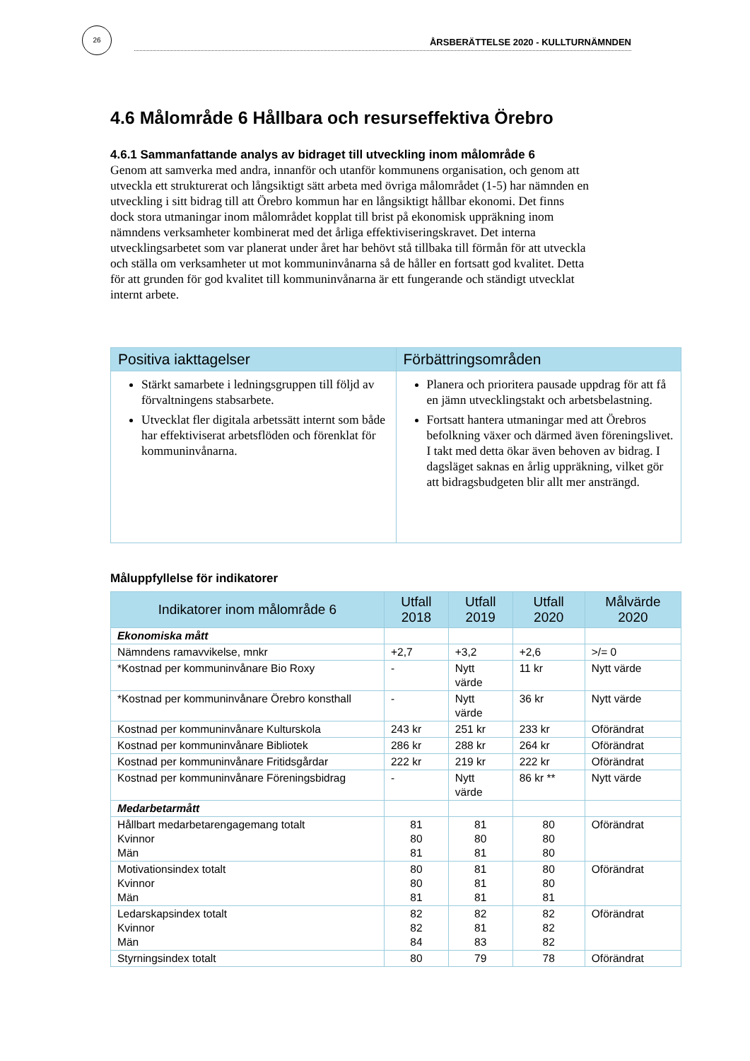26
ÅRSBERÄTTELSE 2020 - KULLTURNÄMNDEN
4.6 Målområde 6 Hållbara och resurseffektiva Örebro
4.6.1 Sammanfattande analys av bidraget till utveckling inom målområde 6
Genom att samverka med andra, innanför och utanför kommunens organisation, och genom att utveckla ett strukturerat och långsiktigt sätt arbeta med övriga målområdet (1-5) har nämnden en utveckling i sitt bidrag till att Örebro kommun har en långsiktigt hållbar ekonomi. Det finns dock stora utmaningar inom målområdet kopplat till brist på ekonomisk uppräkning inom nämndens verksamheter kombinerat med det årliga effektiviseringskravet. Det interna utvecklingsarbetet som var planerat under året har behövt stå tillbaka till förmån för att utveckla och ställa om verksamheter ut mot kommuninvånarna så de håller en fortsatt god kvalitet. Detta för att grunden för god kvalitet till kommuninvånarna är ett fungerande och ständigt utvecklat internt arbete.
| Positiva iakttagelser | Förbättringsområden |
| --- | --- |
| Stärkt samarbete i ledningsgruppen till följd av förvaltningens stabsarbete. Utvecklat fler digitala arbetssätt internt som både har effektiviserat arbetsflöden och förenklat för kommuninvånarna. | Planera och prioritera pausade uppdrag för att få en jämn utvecklingstakt och arbetsbelastning. Fortsatt hantera utmaningar med att Örebros befolkning växer och därmed även föreningslivet. I takt med detta ökar även behoven av bidrag. I dagsläget saknas en årlig uppräkning, vilket gör att bidragsbudgeten blir allt mer ansträngd. |
Måluppfyllelse för indikatorer
| Indikatorer inom målområde 6 | Utfall 2018 | Utfall 2019 | Utfall 2020 | Målvärde 2020 |
| --- | --- | --- | --- | --- |
| Ekonomiska mått | | | | |
| Nämndens ramavvikelse, mnkr | +2,7 | +3,2 | +2,6 | >/= 0 |
| *Kostnad per kommuninvånare Bio Roxy | - | Nytt värde | 11 kr | Nytt värde |
| *Kostnad per kommuninvånare Örebro konsthall | - | Nytt värde | 36 kr | Nytt värde |
| Kostnad per kommuninvånare Kulturskola | 243 kr | 251 kr | 233 kr | Oförändrat |
| Kostnad per kommuninvånare Bibliotek | 286 kr | 288 kr | 264 kr | Oförändrat |
| Kostnad per kommuninvånare Fritidsgårdar | 222 kr | 219 kr | 222 kr | Oförändrat |
| Kostnad per kommuninvånare Föreningsbidrag | - | Nytt värde | 86 kr ** | Nytt värde |
| Medarbetarmått | | | | |
| Hållbart medarbetarengagemang totalt Kvinnor Män | 81 80 81 | 81 80 81 | 80 80 80 | Oförändrat |
| Motivationsindex totalt Kvinnor Män | 80 80 81 | 81 81 81 | 80 80 81 | Oförändrat |
| Ledarskapsindex totalt Kvinnor Män | 82 82 84 | 82 81 83 | 82 82 82 | Oförändrat |
| Styrningsindex totalt | 80 | 79 | 78 | Oförändrat |